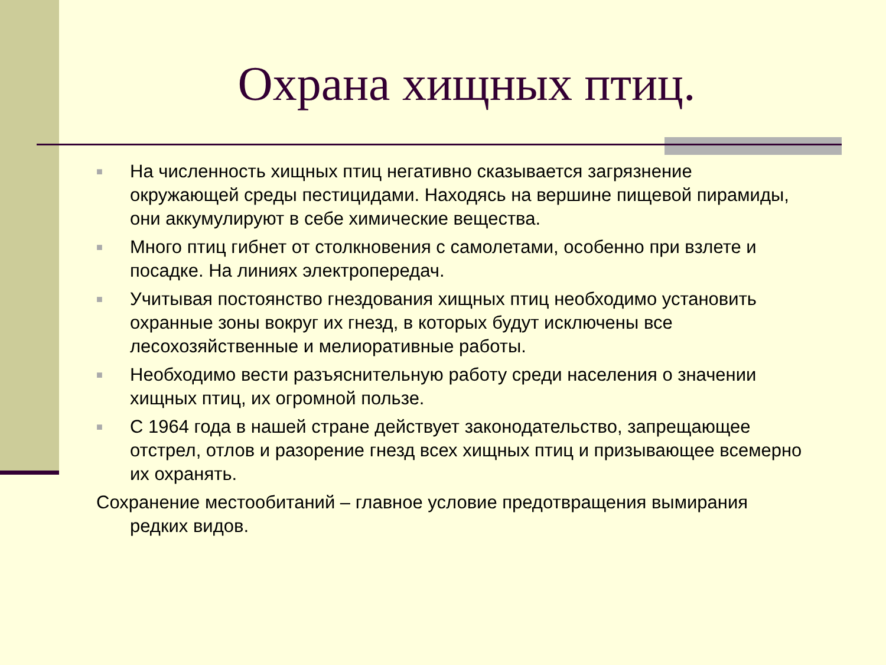Охрана хищных птиц.
■ На численность хищных птиц негативно сказывается загрязнение окружающей среды пестицидами. Находясь на вершине пищевой пирамиды, они аккумулируют в себе химические вещества.
■ Много птиц гибнет от столкновения с самолетами, особенно при взлете и посадке. На линиях электропередач.
■ Учитывая постоянство гнездования хищных птиц необходимо установить охранные зоны вокруг их гнезд, в которых будут исключены все лесохозяйственные и мелиоративные работы.
■ Необходимо вести разъяснительную работу среди населения о значении хищных птиц, их огромной пользе.
■ С 1964 года в нашей стране действует законодательство, запрещающее отстрел, отлов и разорение гнезд всех хищных птиц и призывающее всемерно их охранять.
Сохранение местообитаний – главное условие предотвращения вымирания редких видов.